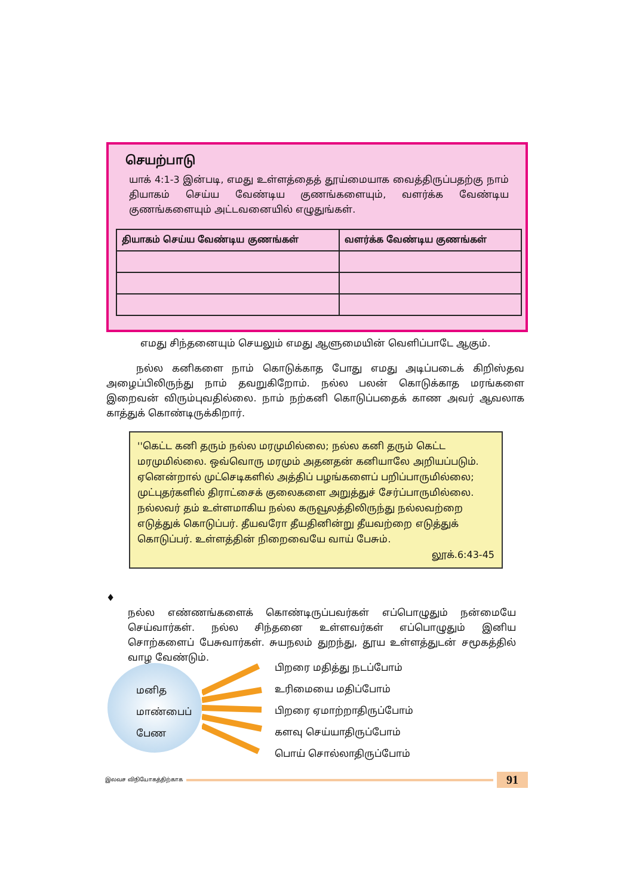செயற்பாடு
யாக் 4:1-3 இன்படி, எமது உள்ளத்தைத் தூய்மையாக வைத்திருப்பதற்கு நாம் தியாகம் செய்ய வேண்டிய குணங்களையும், வளர்க்க வேண்டிய குணங்களையும் அட்டவனையில் எழுதுங்கள்.
| தியாகம் செய்ய வேண்டிய குணங்கள் | வளர்க்க வேண்டிய குணங்கள் |
| --- | --- |
எமது சிந்தனையும் செயலும் எமது ஆளுமையின் வெளிப்பாடே ஆகும்.
நல்ல கனிகளை நாம் கொடுக்காத போது எமது அடிப்படைக் கிறிஸ்தவ அழைப்பிலிருந்து நாம் தவறுகிறோம். நல்ல பலன் கொடுக்காத மரங்களை இறைவன் விரும்புவதில்லை. நாம் நற்கனி கொடுப்பதைக் காண அவர் ஆவலாக காத்துக் கொண்டிருக்கிறார்.
''கெட்ட கனி தரும் நல்ல மரமுமில்லை; நல்ல கனி தரும் கெட்ட மரமுமில்லை. ஒவ்வொரு மரமும் அதனதன் கனியாலே அறியப்படும். ஏனென்றால் முட்செடிகளில் அத்திப் பழங்களைப் பறிப்பாருமில்லை; முட்புதர்களில் திராட்சைக் குலைகளை அறுத்துச் சேர்ப்பாருமில்லை. நல்லவர் தம் உள்ளமாகிய நல்ல கருவூலத்திலிருந்து நல்லவற்றை எடுத்துக் கொடுப்பர். தீயவரோ தீயதினின்று தீயவற்றை எடுத்துக் கொடுப்பர். உள்ளத்தின் நிறைவையே வாய் பேசும்.
லூக்.6:43-45
♦ நல்ல எண்ணங்களைக் கொண்டிருப்பவர்கள் எப்பொழுதும் நன்மையே செய்வார்கள். நல்ல சிந்தனை உள்ளவர்கள் எப்பொழுதும் இனிய சொற்களைப் பேசுவார்கள். சுயநலம் துறந்து, தூய உள்ளத்துடன் சமூகத்தில் வாழ வேண்டும்.
மனித
மாண்பைப்
பேண
பிறரை மதித்து நடப்போம்
உரிமையை மதிப்போம்
பிறரை ஏமாற்றாதிருப்போம்
களவு செய்யாதிருப்போம்
பொய் சொல்லாதிருப்போம்
இலவச விநியோகத்திற்காக 91